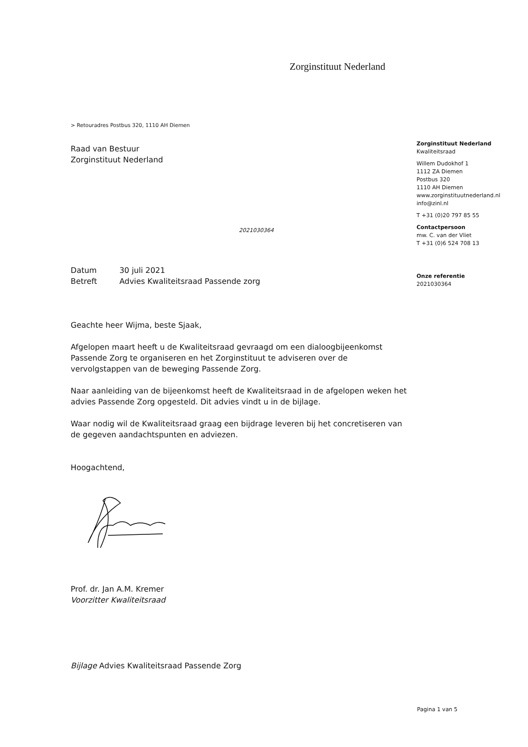Zorginstituut Nederland
> Retouradres Postbus 320, 1110 AH Diemen
Raad van Bestuur
Zorginstituut Nederland
2021030364
Datum 30 juli 2021 Betreft Advies Kwaliteitsraad Passende zorg
Geachte heer Wijma, beste Sjaak,
Afgelopen maart heeft u de Kwaliteitsraad gevraagd om een dialoogbijeenkomst Passende Zorg te organiseren en het Zorginstituut te adviseren over de vervolgstappen van de beweging Passende Zorg.
Naar aanleiding van de bijeenkomst heeft de Kwaliteitsraad in de afgelopen weken het advies Passende Zorg opgesteld. Dit advies vindt u in de bijlage.
Waar nodig wil de Kwaliteitsraad graag een bijdrage leveren bij het concretiseren van de gegeven aandachtspunten en adviezen.
Hoogachtend,
Prof. dr. Jan A.M. Kremer
Voorzitter Kwaliteitsraad
Bijlage Advies Kwaliteitsraad Passende Zorg
Zorginstituut Nederland
Kwaliteitsraad
Willem Dudokhof 1
1112 ZA Diemen
Postbus 320
1110 AH Diemen
www.zorginstituutnederland.nl
info@zinl.nl
T +31 (0)20 797 85 55
Contactpersoon
mw. C. van der Vliet
T +31 (0)6 524 708 13
Onze referentie
2021030364
Pagina 1 van 5